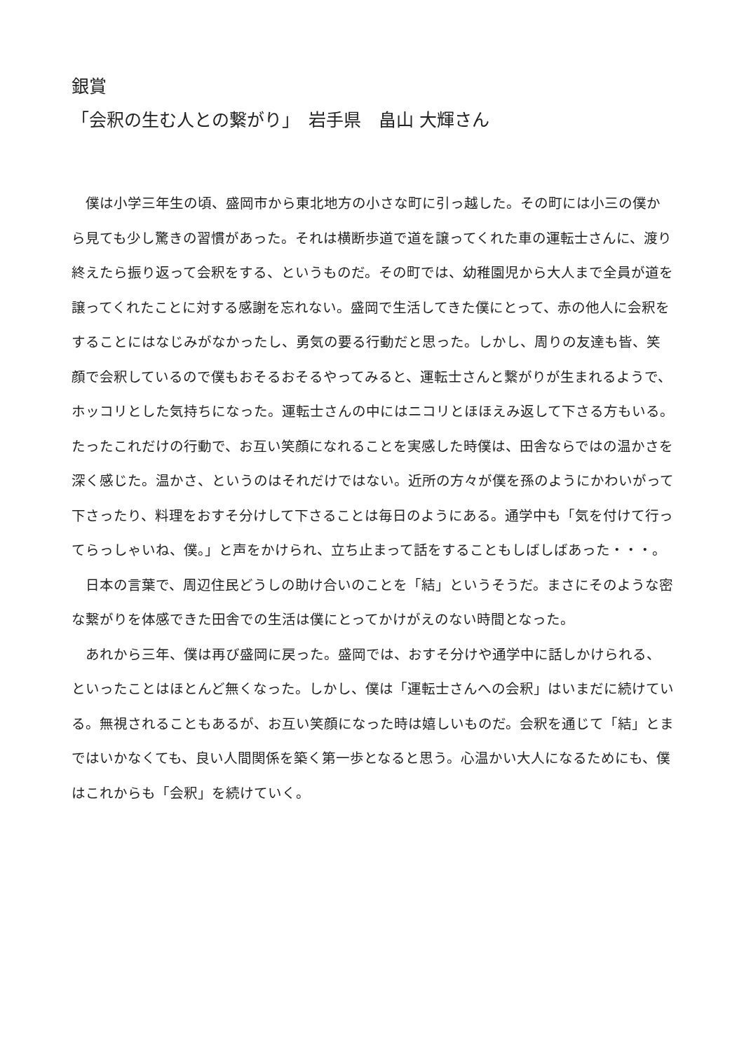銀賞
「会釈の生む人との繋がり」　岩手県　畠山 大輝さん
僕は小学三年生の頃、盛岡市から東北地方の小さな町に引っ越した。その町には小三の僕から見ても少し驚きの習慣があった。それは横断歩道で道を譲ってくれた車の運転士さんに、渡り終えたら振り返って会釈をする、というものだ。その町では、幼稚園児から大人まで全員が道を譲ってくれたことに対する感謝を忘れない。盛岡で生活してきた僕にとって、赤の他人に会釈をすることにはなじみがなかったし、勇気の要る行動だと思った。しかし、周りの友達も皆、笑顔で会釈しているので僕もおそるおそるやってみると、運転士さんと繋がりが生まれるようで、ホッコリとした気持ちになった。運転士さんの中にはニコリとほほえみ返して下さる方もいる。たったこれだけの行動で、お互い笑顔になれることを実感した時僕は、田舎ならではの温かさを深く感じた。温かさ、というのはそれだけではない。近所の方々が僕を孫のようにかわいがって下さったり、料理をおすそ分けして下さることは毎日のようにある。通学中も「気を付けて行ってらっしゃいね、僕。」と声をかけられ、立ち止まって話をすることもしばしばあった・・・。
日本の言葉で、周辺住民どうしの助け合いのことを「結」というそうだ。まさにそのような密な繋がりを体感できた田舎での生活は僕にとってかけがえのない時間となった。
あれから三年、僕は再び盛岡に戻った。盛岡では、おすそ分けや通学中に話しかけられる、といったことはほとんど無くなった。しかし、僕は「運転士さんへの会釈」はいまだに続けている。無視されることもあるが、お互い笑顔になった時は嬉しいものだ。会釈を通じて「結」とまではいかなくても、良い人間関係を築く第一歩となると思う。心温かい大人になるためにも、僕はこれからも「会釈」を続けていく。